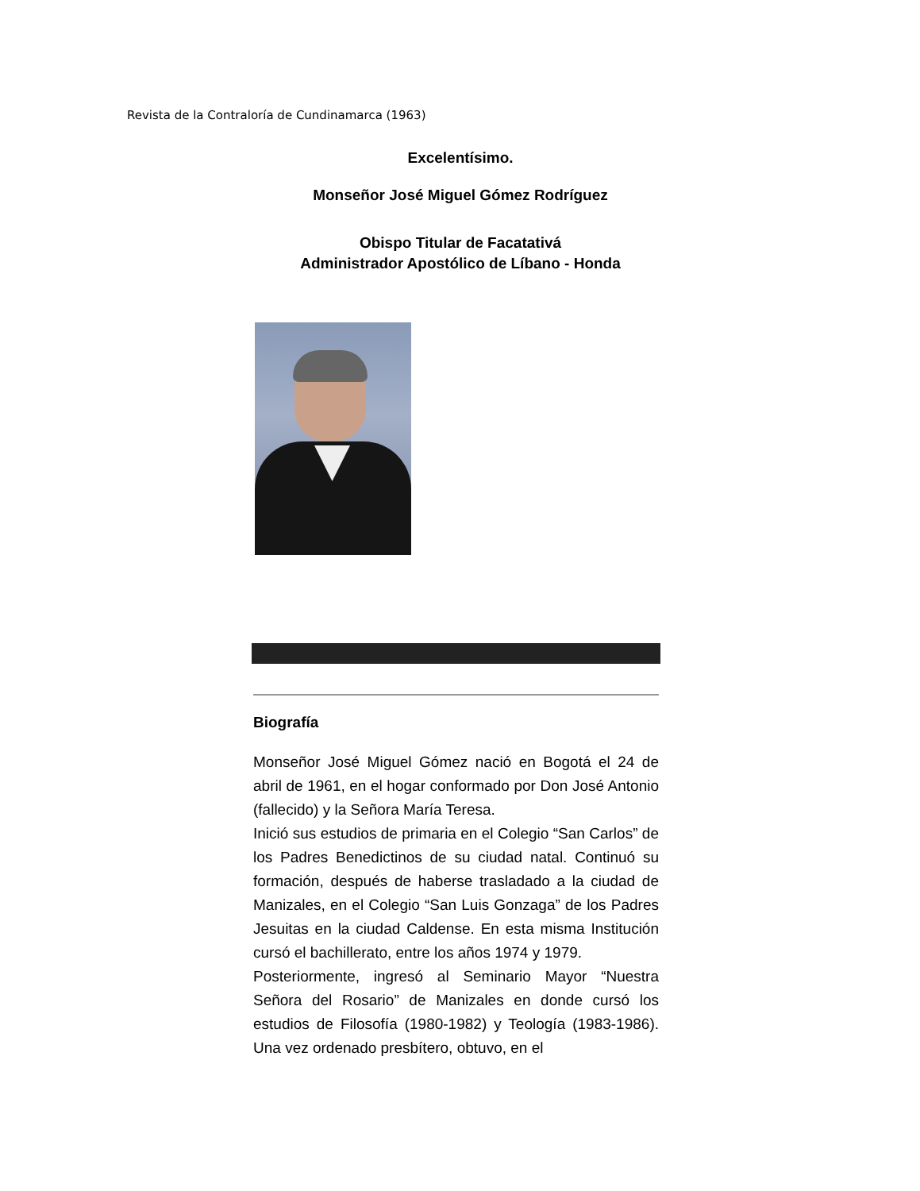Revista de la Contraloría de Cundinamarca (1963)
Excelentísimo.
Monseñor José Miguel Gómez Rodríguez
Obispo Titular de Facatativá
Administrador Apostólico de Líbano - Honda
Biografía
Monseñor José Miguel Gómez nació en Bogotá el 24 de abril de 1961, en el hogar conformado por Don José Antonio (fallecido) y la Señora María Teresa.
Inició sus estudios de primaria en el Colegio “San Carlos” de los Padres Benedictinos de su ciudad natal. Continuó su formación, después de haberse trasladado a la ciudad de Manizales, en el Colegio “San Luis Gonzaga” de los Padres Jesuitas en la ciudad Caldense. En esta misma Institución cursó el bachillerato, entre los años 1974 y 1979.
Posteriormente, ingresó al Seminario Mayor “Nuestra Señora del Rosario” de Manizales en donde cursó los estudios de Filosofía (1980-1982) y Teología (1983-1986). Una vez ordenado presbítero, obtuvo, en el